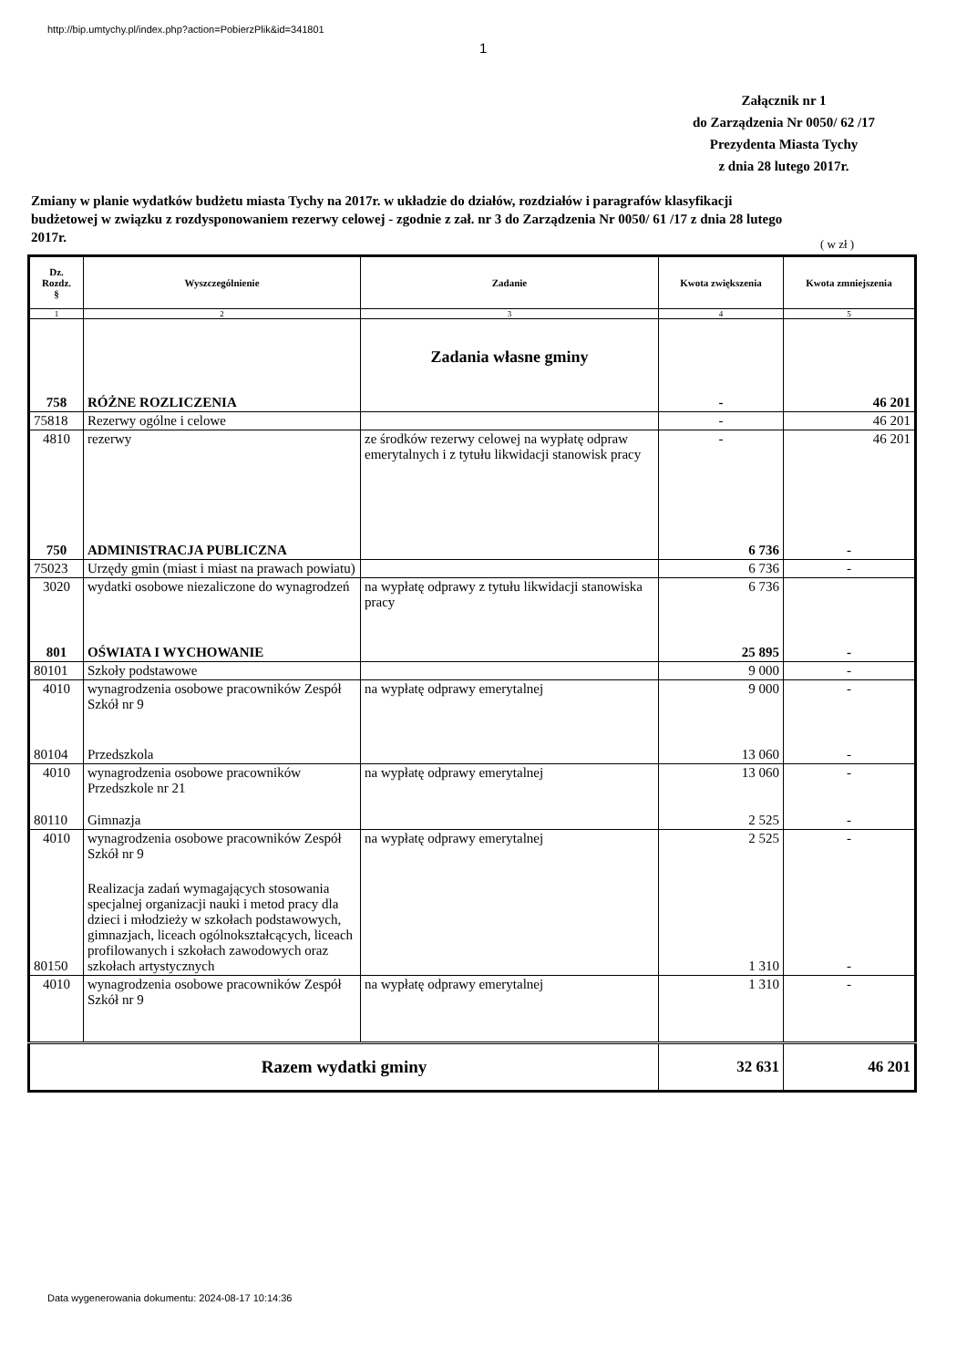http://bip.umtychy.pl/index.php?action=PobierzPlik&id=341801
1
Załącznik nr 1
do Zarządzenia Nr 0050/ 62 /17
Prezydenta Miasta Tychy
z dnia 28 lutego 2017r.
Zmiany w planie wydatków budżetu miasta Tychy na 2017r. w układzie do działów, rozdziałów i paragrafów klasyfikacji budżetowej w związku z rozdysponowaniem rezerwy celowej - zgodnie z zał. nr 3 do Zarządzenia Nr 0050/ 61 /17 z dnia 28 lutego 2017r.
( w zł )
| Dz. Rozdz. § | Wyszczególnienie | Zadanie | Kwota zwiększenia | Kwota zmniejszenia |
| --- | --- | --- | --- | --- |
| 1 | 2 | 3 | 4 | 5 |
| | | Zadania własne gminy | | |
| 758 | RÓŻNE ROZLICZENIA | | - | 46 201 |
| 75818 | Rezerwy ogólne i celowe | | - | 46 201 |
| 4810 | rezerwy | ze środków rezerwy celowej na wypłatę odpraw emerytalnych i z tytułu likwidacji stanowisk pracy | - | 46 201 |
| 750 | ADMINISTRACJA PUBLICZNA | | 6 736 | - |
| 75023 | Urzędy gmin (miast i miast na prawach powiatu) | | 6 736 | - |
| 3020 | wydatki osobowe niezaliczone do wynagrodzeń | na wypłatę odprawy z tytułu likwidacji stanowiska pracy | 6 736 | |
| 801 | OŚWIATA I WYCHOWANIE | | 25 895 | - |
| 80101 | Szkoły podstawowe | | 9 000 | - |
| 4010 | wynagrodzenia osobowe pracowników Zespół Szkół nr 9 | na wypłatę odprawy emerytalnej | 9 000 | - |
| 80104 | Przedszkola | | 13 060 | - |
| 4010 | wynagrodzenia osobowe pracowników Przedszkole nr 21 | na wypłatę odprawy emerytalnej | 13 060 | - |
| 80110 | Gimnazja | | 2 525 | - |
| 4010 | wynagrodzenia osobowe pracowników Zespół Szkół nr 9 | na wypłatę odprawy emerytalnej | 2 525 | - |
| 80150 | Realizacja zadań wymagających stosowania specjalnej organizacji nauki i metod pracy dla dzieci i młodzieży w szkołach podstawowych, gimnazjach, liceach ogólnokształcących, liceach profilowanych i szkołach zawodowych oraz szkołach artystycznych | | 1 310 | - |
| 4010 | wynagrodzenia osobowe pracowników Zespół Szkół nr 9 | na wypłatę odprawy emerytalnej | 1 310 | - |
| Razem wydatki gminy | | | 32 631 | 46 201 |
Data wygenerowania dokumentu: 2024-08-17 10:14:36